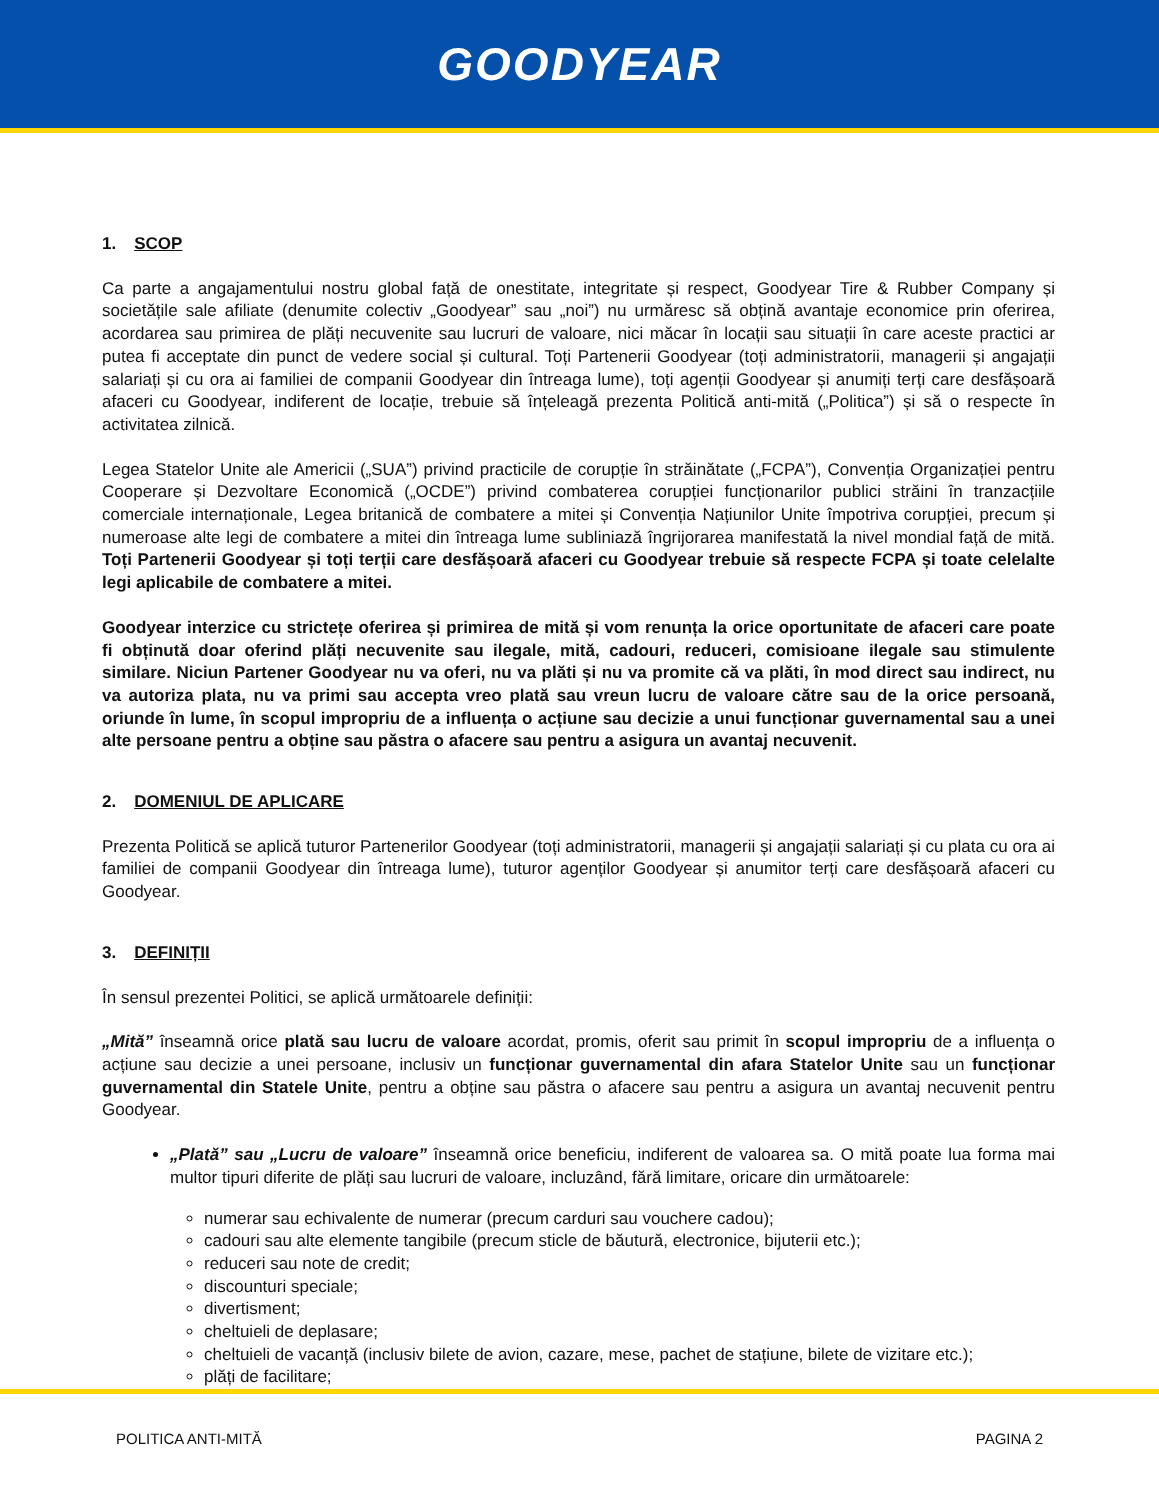GOODYEAR
1. SCOP
Ca parte a angajamentului nostru global față de onestitate, integritate și respect, Goodyear Tire & Rubber Company și societățile sale afiliate (denumite colectiv „Goodyear” sau „noi”) nu urmăresc să obțină avantaje economice prin oferirea, acordarea sau primirea de plăți necuvenite sau lucruri de valoare, nici măcar în locații sau situații în care aceste practici ar putea fi acceptate din punct de vedere social și cultural. Toți Partenerii Goodyear (toți administratorii, managerii și angajații salariați și cu ora ai familiei de companii Goodyear din întreaga lume), toți agenții Goodyear și anumiți terți care desfășoară afaceri cu Goodyear, indiferent de locație, trebuie să înțeleagă prezenta Politică anti-mită („Politica”) și să o respecte în activitatea zilnică.
Legea Statelor Unite ale Americii („SUA”) privind practicile de corupție în străinătate („FCPA”), Convenția Organizației pentru Cooperare și Dezvoltare Economică („OCDE”) privind combaterea corupției funcționarilor publici străini în tranzacțiile comerciale internaționale, Legea britanică de combatere a mitei și Convenția Națiunilor Unite împotriva corupției, precum și numeroase alte legi de combatere a mitei din întreaga lume subliniază îngrijorarea manifestată la nivel mondial față de mită. Toți Partenerii Goodyear și toți terții care desfășoară afaceri cu Goodyear trebuie să respecte FCPA și toate celelalte legi aplicabile de combatere a mitei.
Goodyear interzice cu strictețe oferirea și primirea de mită și vom renunța la orice oportunitate de afaceri care poate fi obținută doar oferind plăți necuvenite sau ilegale, mită, cadouri, reduceri, comisioane ilegale sau stimulente similare. Niciun Partener Goodyear nu va oferi, nu va plăti și nu va promite că va plăti, în mod direct sau indirect, nu va autoriza plata, nu va primi sau accepta vreo plată sau vreun lucru de valoare către sau de la orice persoană, oriunde în lume, în scopul impropriu de a influența o acțiune sau decizie a unui funcționar guvernamental sau a unei alte persoane pentru a obține sau păstra o afacere sau pentru a asigura un avantaj necuvenit.
2. DOMENIUL DE APLICARE
Prezenta Politică se aplică tuturor Partenerilor Goodyear (toți administratorii, managerii și angajații salariați și cu plata cu ora ai familiei de companii Goodyear din întreaga lume), tuturor agenților Goodyear și anumitor terți care desfășoară afaceri cu Goodyear.
3. DEFINIȚII
În sensul prezentei Politici, se aplică următoarele definiții:
„Mită” înseamnă orice plată sau lucru de valoare acordat, promis, oferit sau primit în scopul impropriu de a influența o acțiune sau decizie a unei persoane, inclusiv un funcționar guvernamental din afara Statelor Unite sau un funcționar guvernamental din Statele Unite, pentru a obține sau păstra o afacere sau pentru a asigura un avantaj necuvenit pentru Goodyear.
„Plată” sau „Lucru de valoare” înseamnă orice beneficiu, indiferent de valoarea sa. O mită poate lua forma mai multor tipuri diferite de plăți sau lucruri de valoare, incluzând, fără limitare, oricare din următoarele:
numerar sau echivalente de numerar (precum carduri sau vouchere cadou);
cadouri sau alte elemente tangibile (precum sticle de băutură, electronice, bijuterii etc.);
reduceri sau note de credit;
discounturi speciale;
divertisment;
cheltuieli de deplasare;
cheltuieli de vacanță (inclusiv bilete de avion, cazare, mese, pachet de stațiune, bilete de vizitare etc.);
plăți de facilitare;
POLITICA ANTI-MITĂ PAGINA 2